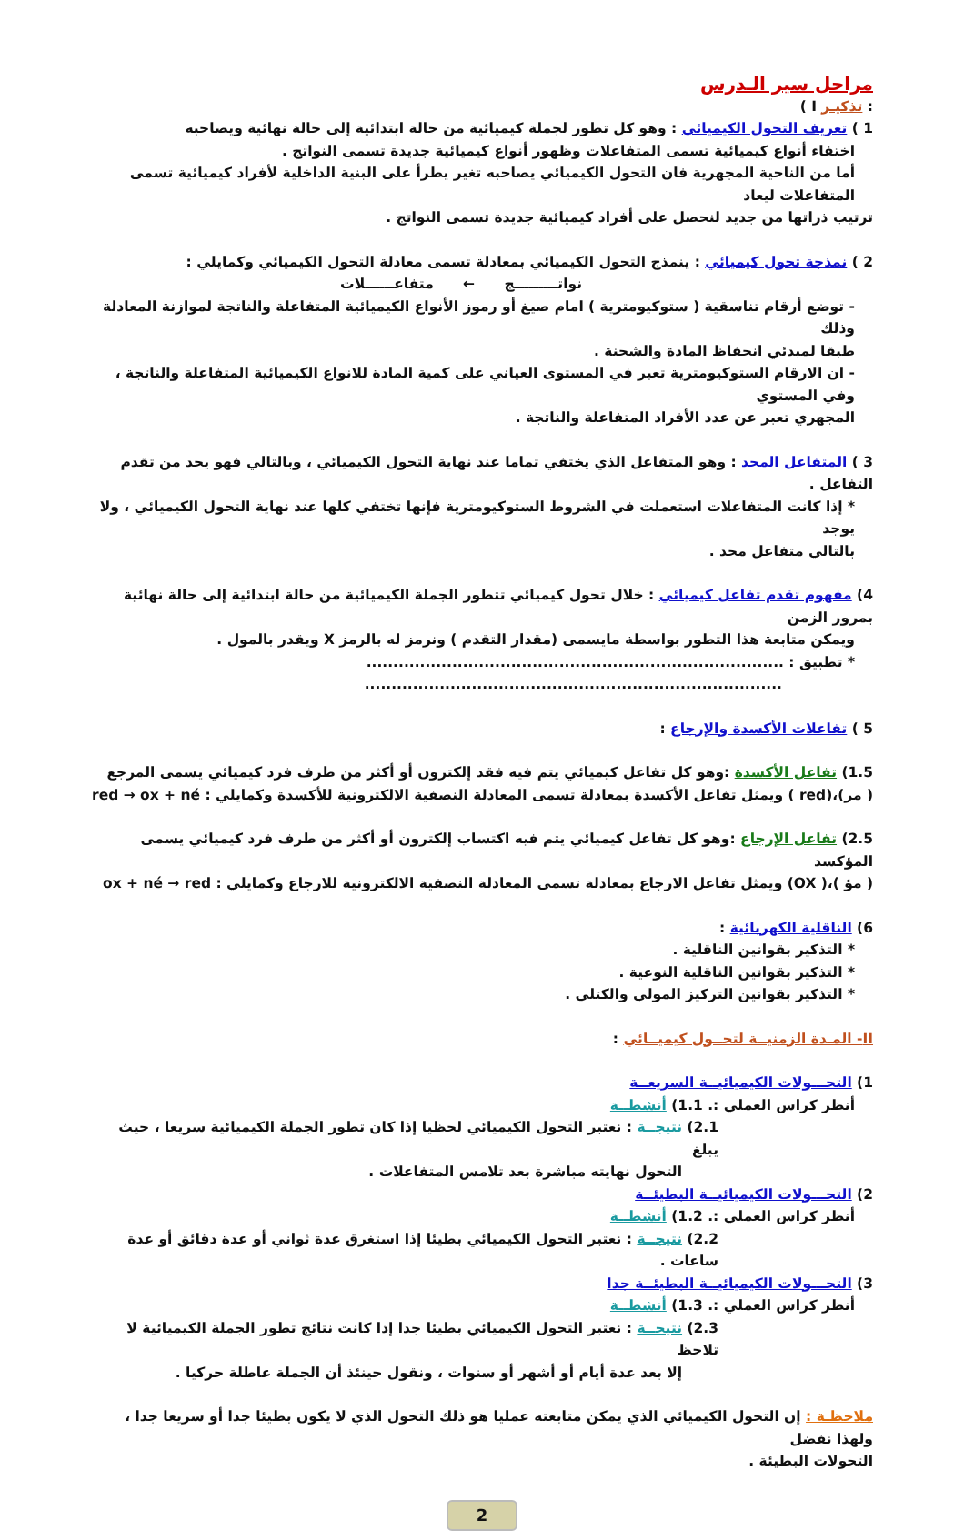مراحل سير الـدرس
: تذكيـر I )
1 ) تعريف التحول الكيميائي : وهو كل تطور لجملة كيميائية من حالة ابتدائية إلى حالة نهائية ويصاحبه
اختفاء أنواع كيميائية تسمى المتفاعلات وظهور أنواع كيميائية جديدة تسمى النواتج .
أما من الناحية المجهرية فان التحول الكيميائي يصاحبه تغير يطرأ على البنية الداخلية لأفراد كيميائية تسمى المتفاعلات ليعاد
ترتيب ذراتها من جديد لنحصل على أفراد كيميائية جديدة تسمى النواتج .
2 ) نمذجة تحول كيميائي : ينمذج التحول الكيميائي بمعادلة تسمى معادلة التحول الكيميائي وكمايلي :
نواتـــــــــج ← متفاعــــــلات
- توضع أرقام تناسقية ( ستوكيومترية ) امام صيغ أو رموز الأنواع الكيميائية المتفاعلة والناتجة لموازنة المعادلة وذلك
طبقا لمبدئي انحفاظ المادة والشحنة .
- ان الارقام الستوكيومترية تعبر في المستوى العياني على كمية المادة للانواع الكيميائية المتفاعلة والناتجة ، وفي المستوي
المجهري تعبر عن عدد الأفراد المتفاعلة والناتجة .
3 ) المتفاعل المحد : وهو المتفاعل الذي يختفي تماما عند نهاية التحول الكيميائي ، وبالتالي فهو يحد من تقدم التفاعل .
* إذا كانت المتفاعلات استعملت في الشروط الستوكيومترية فإنها تختفي كلها عند نهاية التحول الكيميائي ، ولا يوجد
بالتالي متفاعل محد .
4) مفهوم تقدم تفاعل كيميائي : خلال تحول كيميائي تتطور الجملة الكيميائية من حالة ابتدائية إلى حالة نهائية بمرور الزمن
ويمكن متابعة هذا التطور بواسطة مايسمى (مقدار التقدم ) ونرمز له بالرمز X ويقدر بالمول .
* تطبيق : ..............................................................................
..............................................................................
5 ) تفاعلات الأكسدة والإرجاع :
1.5) تفاعل الأكسدة :وهو كل تفاعل كيميائي يتم فيه فقد إلكترون أو أكثر من طرف فرد كيميائي يسمى المرجع
( مر)،(red ) ويمثل تفاعل الأكسدة بمعادلة تسمى المعادلة النصفية الالكترونية للأكسدة وكمايلي : red → ox + né
2.5) تفاعل الإرجاع :وهو كل تفاعل كيميائي يتم فيه اكتساب إلكترون أو أكثر من طرف فرد كيميائي يسمى المؤكسد
( مؤ )،( OX) ويمثل تفاعل الارجاع بمعادلة تسمى المعادلة النصفية الالكترونية للارجاع وكمايلي : ox + né → red
6) الناقلية الكهربائية :
* التذكير بقوانين الناقلية .
* التذكير بقوانين الناقلية النوعية .
* التذكير بقوانين التركيز المولي والكتلي .
II- المـدة الزمنيــة لتحــول كيميــائي :
1) التحـــولات الكيميائيــة السريعــة
أنظر كراس العملي :. 1.1) أنشطــة
2.1) نتيجــة : نعتبر التحول الكيميائي لحظيا إذا كان تطور الجملة الكيميائية سريعا ، حيث يبلغ
التحول نهايته مباشرة بعد تلامس المتفاعلات .
2) التحـــولات الكيميائيــة البطيئــة
أنظر كراس العملي :. 1.2) أنشطــة
2.2) نتيجــة : نعتبر التحول الكيميائي بطيئا إذا استغرق عدة ثواني أو عدة دقائق أو عدة ساعات .
3) التحـــولات الكيميائيــة البطيئــة جدا
أنظر كراس العملي :. 1.3) أنشطــة
2.3) نتيجــة : نعتبر التحول الكيميائي بطيئا جدا إذا كانت نتائج تطور الجملة الكيميائية لا تلاحظ
إلا بعد عدة أيام أو أشهر أو سنوات ، ونقول حينئذ أن الجملة عاطلة حركيا .
ملاحظـة : إن التحول الكيميائي الذي يمكن متابعته عمليا هو ذلك التحول الذي لا يكون بطيئا جدا أو سريعا جدا ، ولهذا نفضل
التحولات البطيئة .
2